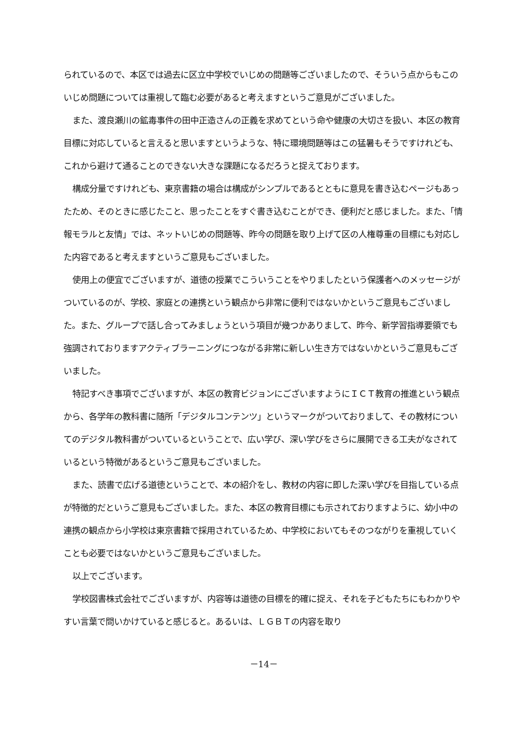られているので、本区では過去に区立中学校でいじめの問題等ございましたので、そういう点からもこのいじめ問題については重視して臨む必要があると考えますというご意見がございました。
また、渡良瀬川の鉱毒事件の田中正造さんの正義を求めてという命や健康の大切さを扱い、本区の教育目標に対応していると言えると思いますというような、特に環境問題等はこの猛暑もそうですけれども、これから避けて通ることのできない大きな課題になるだろうと捉えております。
構成分量ですけれども、東京書籍の場合は構成がシンプルであるとともに意見を書き込むページもあったため、そのときに感じたこと、思ったことをすぐ書き込むことができ、便利だと感じました。また、「情報モラルと友情」では、ネットいじめの問題等、昨今の問題を取り上げて区の人権尊重の目標にも対応した内容であると考えますというご意見もございました。
使用上の便宜でございますが、道徳の授業でこういうことをやりましたという保護者へのメッセージがついているのが、学校、家庭との連携という観点から非常に便利ではないかというご意見もございました。また、グループで話し合ってみましょうという項目が幾つかありまして、昨今、新学習指導要領でも強調されておりますアクティブラーニングにつながる非常に新しい生き方ではないかというご意見もございました。
特記すべき事項でございますが、本区の教育ビジョンにございますようにＩＣＴ教育の推進という観点から、各学年の教科書に随所「デジタルコンテンツ」というマークがついておりまして、その教材についてのデジタル教科書がついているということで、広い学び、深い学びをさらに展開できる工夫がなされているという特徴があるというご意見もございました。
また、読書で広げる道徳ということで、本の紹介をし、教材の内容に即した深い学びを目指している点が特徴的だというご意見もございました。また、本区の教育目標にも示されておりますように、幼小中の連携の観点から小学校は東京書籍で採用されているため、中学校においてもそのつながりを重視していくことも必要ではないかというご意見もございました。
以上でございます。
学校図書株式会社でございますが、内容等は道徳の目標を的確に捉え、それを子どもたちにもわかりやすい言葉で問いかけていると感じると。あるいは、ＬＧＢＴの内容を取り
－14－